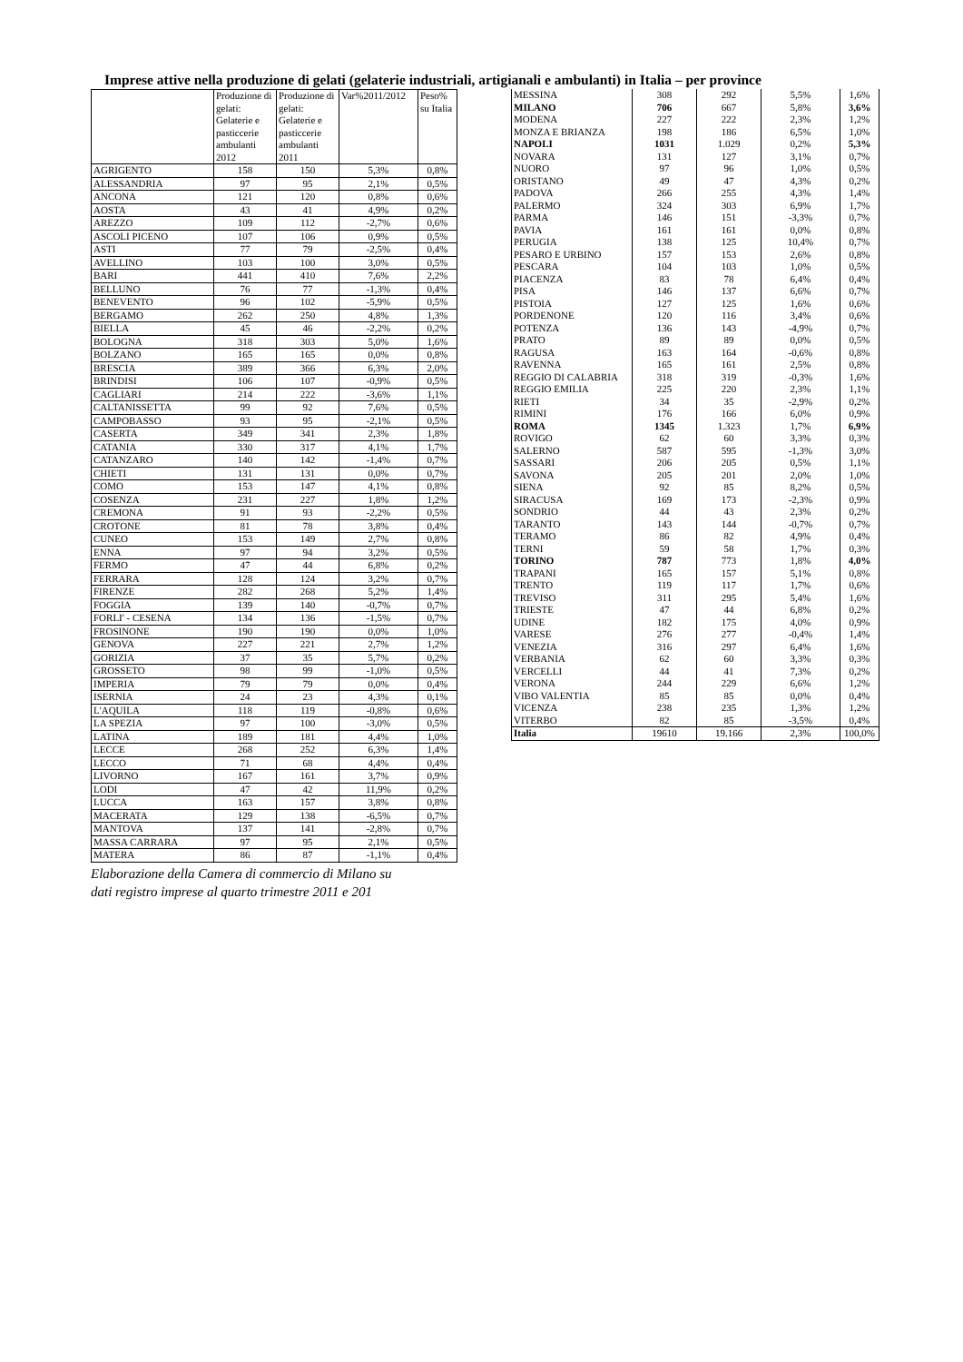Imprese attive nella produzione di gelati (gelaterie industriali, artigianali e ambulanti) in Italia – per province
| | Produzione di gelati: Gelaterie e pasticcerie ambulanti 2012 | Produzione di gelati: Gelaterie e pasticcerie ambulanti 2011 | Var%2011/2012 | Peso% su Italia |
| --- | --- | --- | --- | --- |
| AGRIGENTO | 158 | 150 | 5,3% | 0,8% |
| ALESSANDRIA | 97 | 95 | 2,1% | 0,5% |
| ANCONA | 121 | 120 | 0,8% | 0,6% |
| AOSTA | 43 | 41 | 4,9% | 0,2% |
| AREZZO | 109 | 112 | -2,7% | 0,6% |
| ASCOLI PICENO | 107 | 106 | 0,9% | 0,5% |
| ASTI | 77 | 79 | -2,5% | 0,4% |
| AVELLINO | 103 | 100 | 3,0% | 0,5% |
| BARI | 441 | 410 | 7,6% | 2,2% |
| BELLUNO | 76 | 77 | -1,3% | 0,4% |
| BENEVENTO | 96 | 102 | -5,9% | 0,5% |
| BERGAMO | 262 | 250 | 4,8% | 1,3% |
| BIELLA | 45 | 46 | -2,2% | 0,2% |
| BOLOGNA | 318 | 303 | 5,0% | 1,6% |
| BOLZANO | 165 | 165 | 0,0% | 0,8% |
| BRESCIA | 389 | 366 | 6,3% | 2,0% |
| BRINDISI | 106 | 107 | -0,9% | 0,5% |
| CAGLIARI | 214 | 222 | -3,6% | 1,1% |
| CALTANISSETTA | 99 | 92 | 7,6% | 0,5% |
| CAMPOBASSO | 93 | 95 | -2,1% | 0,5% |
| CASERTA | 349 | 341 | 2,3% | 1,8% |
| CATANIA | 330 | 317 | 4,1% | 1,7% |
| CATANZARO | 140 | 142 | -1,4% | 0,7% |
| CHIETI | 131 | 131 | 0,0% | 0,7% |
| COMO | 153 | 147 | 4,1% | 0,8% |
| COSENZA | 231 | 227 | 1,8% | 1,2% |
| CREMONA | 91 | 93 | -2,2% | 0,5% |
| CROTONE | 81 | 78 | 3,8% | 0,4% |
| CUNEO | 153 | 149 | 2,7% | 0,8% |
| ENNA | 97 | 94 | 3,2% | 0,5% |
| FERMO | 47 | 44 | 6,8% | 0,2% |
| FERRARA | 128 | 124 | 3,2% | 0,7% |
| FIRENZE | 282 | 268 | 5,2% | 1,4% |
| FOGGIA | 139 | 140 | -0,7% | 0,7% |
| FORLI' - CESENA | 134 | 136 | -1,5% | 0,7% |
| FROSINONE | 190 | 190 | 0,0% | 1,0% |
| GENOVA | 227 | 221 | 2,7% | 1,2% |
| GORIZIA | 37 | 35 | 5,7% | 0,2% |
| GROSSETO | 98 | 99 | -1,0% | 0,5% |
| IMPERIA | 79 | 79 | 0,0% | 0,4% |
| ISERNIA | 24 | 23 | 4,3% | 0,1% |
| L'AQUILA | 118 | 119 | -0,8% | 0,6% |
| LA SPEZIA | 97 | 100 | -3,0% | 0,5% |
| LATINA | 189 | 181 | 4,4% | 1,0% |
| LECCE | 268 | 252 | 6,3% | 1,4% |
| LECCO | 71 | 68 | 4,4% | 0,4% |
| LIVORNO | 167 | 161 | 3,7% | 0,9% |
| LODI | 47 | 42 | 11,9% | 0,2% |
| LUCCA | 163 | 157 | 3,8% | 0,8% |
| MACERATA | 129 | 138 | -6,5% | 0,7% |
| MANTOVA | 137 | 141 | -2,8% | 0,7% |
| MASSA CARRARA | 97 | 95 | 2,1% | 0,5% |
| MATERA | 86 | 87 | -1,1% | 0,4% |
Elaborazione della Camera di commercio di Milano su
dati registro imprese al quarto trimestre 2011 e 201
| MESSINA | 308 | 292 | 5,5% | 1,6% |
| MILANO | 706 | 667 | 5,8% | 3,6% |
| MODENA | 227 | 222 | 2,3% | 1,2% |
| MONZA E BRIANZA | 198 | 186 | 6,5% | 1,0% |
| NAPOLI | 1031 | 1.029 | 0,2% | 5,3% |
| NOVARA | 131 | 127 | 3,1% | 0,7% |
| NUORO | 97 | 96 | 1,0% | 0,5% |
| ORISTANO | 49 | 47 | 4,3% | 0,2% |
| PADOVA | 266 | 255 | 4,3% | 1,4% |
| PALERMO | 324 | 303 | 6,9% | 1,7% |
| PARMA | 146 | 151 | -3,3% | 0,7% |
| PAVIA | 161 | 161 | 0,0% | 0,8% |
| PERUGIA | 138 | 125 | 10,4% | 0,7% |
| PESARO E URBINO | 157 | 153 | 2,6% | 0,8% |
| PESCARA | 104 | 103 | 1,0% | 0,5% |
| PIACENZA | 83 | 78 | 6,4% | 0,4% |
| PISA | 146 | 137 | 6,6% | 0,7% |
| PISTOIA | 127 | 125 | 1,6% | 0,6% |
| PORDENONE | 120 | 116 | 3,4% | 0,6% |
| POTENZA | 136 | 143 | -4,9% | 0,7% |
| PRATO | 89 | 89 | 0,0% | 0,5% |
| RAGUSA | 163 | 164 | -0,6% | 0,8% |
| RAVENNA | 165 | 161 | 2,5% | 0,8% |
| REGGIO DI CALABRIA | 318 | 319 | -0,3% | 1,6% |
| REGGIO EMILIA | 225 | 220 | 2,3% | 1,1% |
| RIETI | 34 | 35 | -2,9% | 0,2% |
| RIMINI | 176 | 166 | 6,0% | 0,9% |
| ROMA | 1345 | 1.323 | 1,7% | 6,9% |
| ROVIGO | 62 | 60 | 3,3% | 0,3% |
| SALERNO | 587 | 595 | -1,3% | 3,0% |
| SASSARI | 206 | 205 | 0,5% | 1,1% |
| SAVONA | 205 | 201 | 2,0% | 1,0% |
| SIENA | 92 | 85 | 8,2% | 0,5% |
| SIRACUSA | 169 | 173 | -2,3% | 0,9% |
| SONDRIO | 44 | 43 | 2,3% | 0,2% |
| TARANTO | 143 | 144 | -0,7% | 0,7% |
| TERAMO | 86 | 82 | 4,9% | 0,4% |
| TERNI | 59 | 58 | 1,7% | 0,3% |
| TORINO | 787 | 773 | 1,8% | 4,0% |
| TRAPANI | 165 | 157 | 5,1% | 0,8% |
| TRENTO | 119 | 117 | 1,7% | 0,6% |
| TREVISO | 311 | 295 | 5,4% | 1,6% |
| TRIESTE | 47 | 44 | 6,8% | 0,2% |
| UDINE | 182 | 175 | 4,0% | 0,9% |
| VARESE | 276 | 277 | -0,4% | 1,4% |
| VENEZIA | 316 | 297 | 6,4% | 1,6% |
| VERBANIA | 62 | 60 | 3,3% | 0,3% |
| VERCELLI | 44 | 41 | 7,3% | 0,2% |
| VERONA | 244 | 229 | 6,6% | 1,2% |
| VIBO VALENTIA | 85 | 85 | 0,0% | 0,4% |
| VICENZA | 238 | 235 | 1,3% | 1,2% |
| VITERBO | 82 | 85 | -3,5% | 0,4% |
| Italia | 19610 | 19.166 | 2,3% | 100,0% |